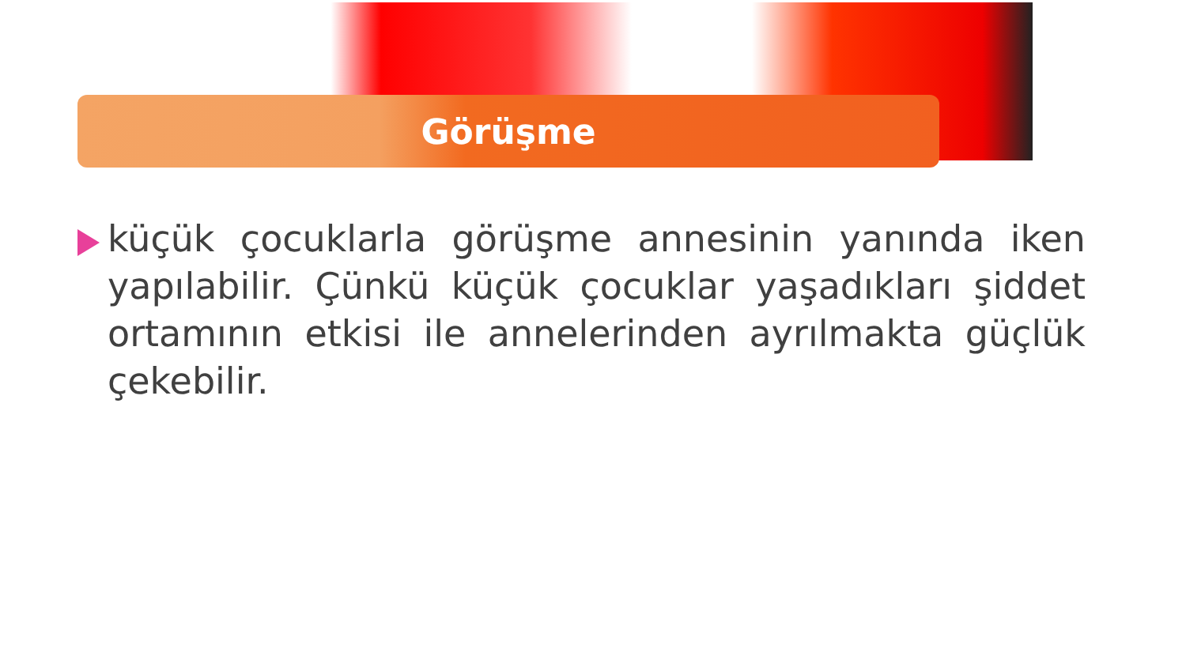Görüşme
küçük çocuklarla görüşme annesinin yanında iken yapılabilir. Çünkü küçük çocuklar yaşadıkları şiddet ortamının etkisi ile annelerinden ayrılmakta güçlük çekebilir.